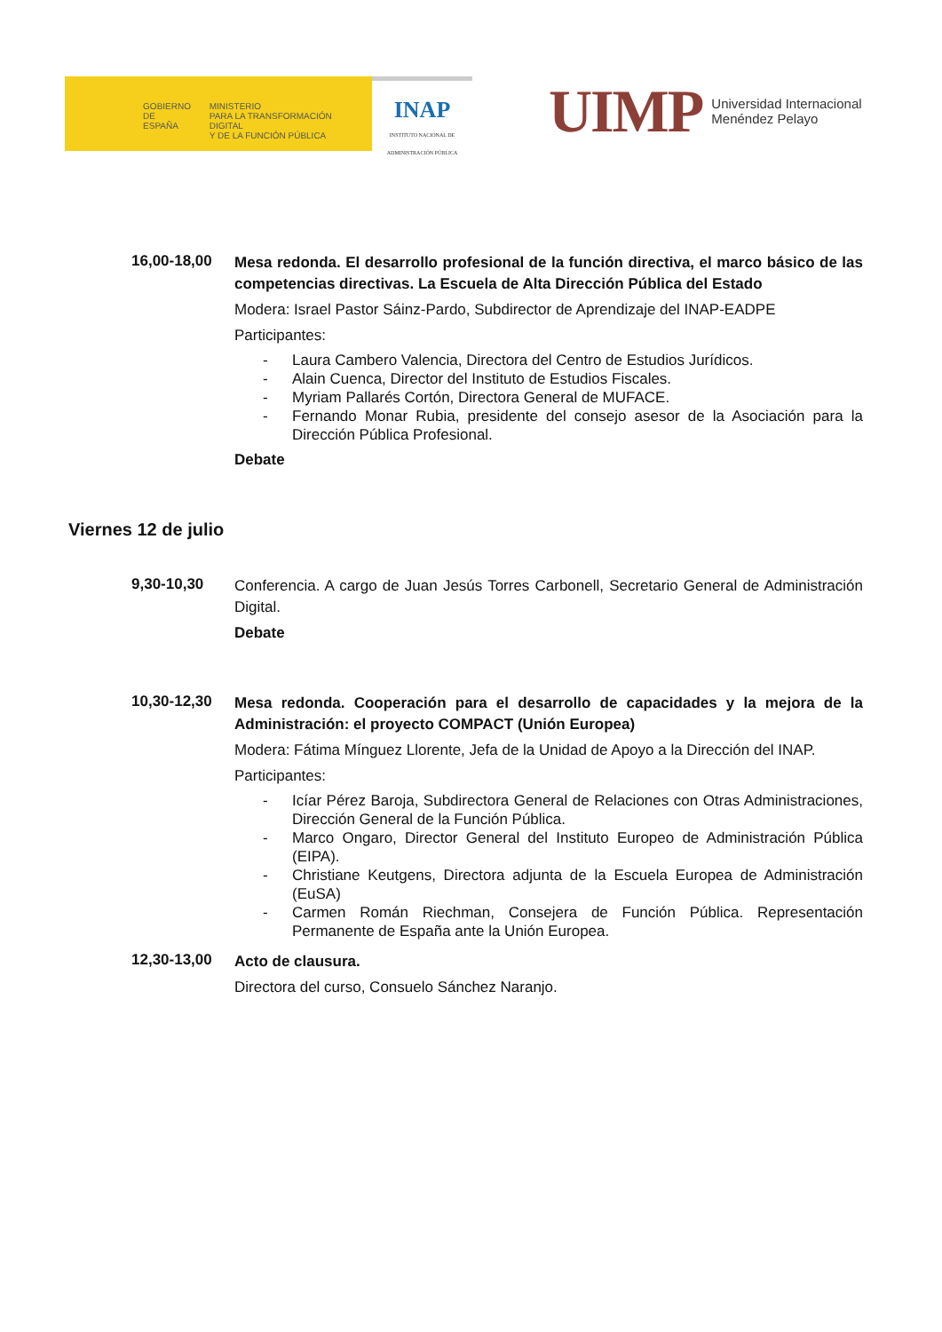GOBIERNO
DE ESPAÑA
MINISTERIO
PARA LA TRANSFORMACIÓN DIGITAL
Y DE LA FUNCIÓN PÚBLICA
INAP
INSTITUTO NACIONAL DE
ADMINISTRACIÓN PÚBLICA
UIMP Universidad Internacional
Menéndez Pelayo
16,00-18,00
Mesa redonda. El desarrollo profesional de la función directiva, el marco básico de las competencias directivas. La Escuela de Alta Dirección Pública del Estado
Modera: Israel Pastor Sáinz-Pardo, Subdirector de Aprendizaje del INAP-EADPE
Participantes:
- Laura Cambero Valencia, Directora del Centro de Estudios Jurídicos.
- Alain Cuenca, Director del Instituto de Estudios Fiscales.
- Myriam Pallarés Cortón, Directora General de MUFACE.
- Fernando Monar Rubia, presidente del consejo asesor de la Asociación para la Dirección Pública Profesional.
Debate
Viernes 12 de julio
9,30-10,30
Conferencia. A cargo de Juan Jesús Torres Carbonell, Secretario General de Administración Digital.
Debate
10,30-12,30
Mesa redonda. Cooperación para el desarrollo de capacidades y la mejora de la Administración: el proyecto COMPACT (Unión Europea)
Modera: Fátima Mínguez Llorente, Jefa de la Unidad de Apoyo a la Dirección del INAP.
Participantes:
- Icíar Pérez Baroja, Subdirectora General de Relaciones con Otras Administraciones, Dirección General de la Función Pública.
- Marco Ongaro, Director General del Instituto Europeo de Administración Pública (EIPA).
- Christiane Keutgens, Directora adjunta de la Escuela Europea de Administración (EuSA)
- Carmen Román Riechman, Consejera de Función Pública. Representación Permanente de España ante la Unión Europea.
12,30-13,00
Acto de clausura.
Directora del curso, Consuelo Sánchez Naranjo.